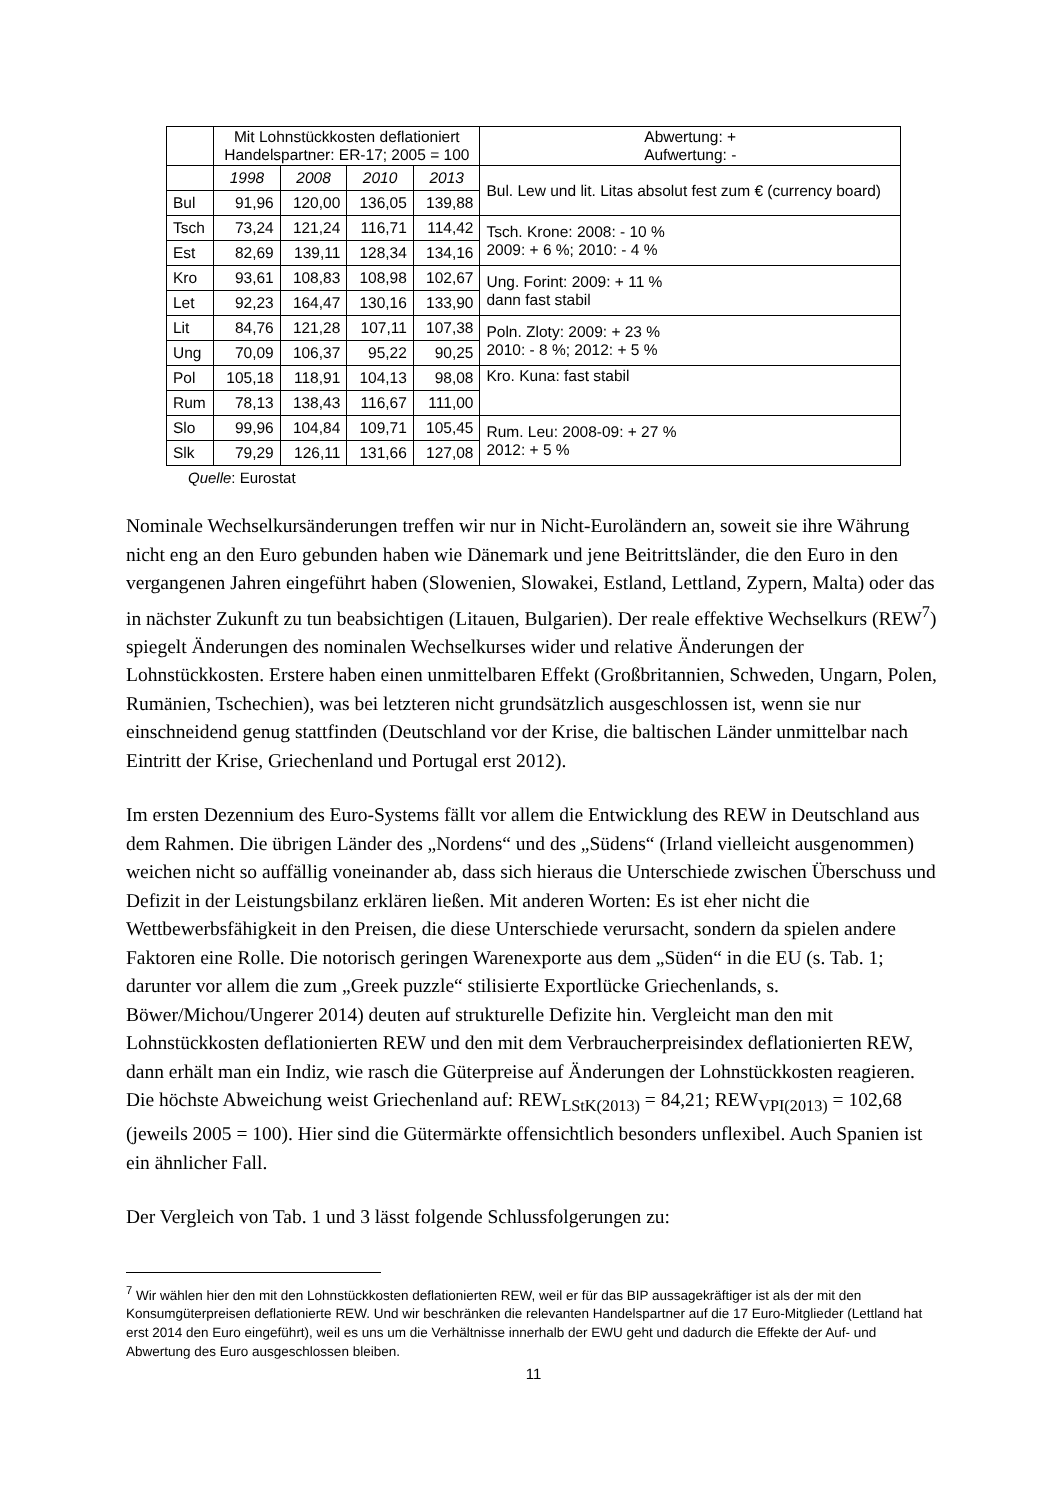| | Mit Lohnstückkosten deflationiert Handelspartner: ER-17; 2005 = 100 | | | | Abwertung: + Aufwertung: - |
| | 1998 | 2008 | 2010 | 2013 | Bul. Lew und lit. Litas absolut fest zum € (currency board) |
| Bul | 91,96 | 120,00 | 136,05 | 139,88 | |
| Tsch | 73,24 | 121,24 | 116,71 | 114,42 | Tsch. Krone: 2008: - 10 % 2009: + 6 %; 2010: - 4 % |
| Est | 82,69 | 139,11 | 128,34 | 134,16 | |
| Kro | 93,61 | 108,83 | 108,98 | 102,67 | Ung. Forint: 2009: + 11 % dann fast stabil |
| Let | 92,23 | 164,47 | 130,16 | 133,90 | |
| Lit | 84,76 | 121,28 | 107,11 | 107,38 | Poln. Zloty: 2009: + 23 % 2010: - 8 %; 2012: + 5 % |
| Ung | 70,09 | 106,37 | 95,22 | 90,25 | |
| Pol | 105,18 | 118,91 | 104,13 | 98,08 | Kro. Kuna: fast stabil |
| Rum | 78,13 | 138,43 | 116,67 | 111,00 | |
| Slo | 99,96 | 104,84 | 109,71 | 105,45 | Rum. Leu: 2008-09: + 27 % 2012: + 5 % |
| Slk | 79,29 | 126,11 | 131,66 | 127,08 | |
Quelle: Eurostat
Nominale Wechselkursänderungen treffen wir nur in Nicht-Euroländern an, soweit sie ihre Währung nicht eng an den Euro gebunden haben wie Dänemark und jene Beitrittsländer, die den Euro in den vergangenen Jahren eingeführt haben (Slowenien, Slowakei, Estland, Lettland, Zypern, Malta) oder das in nächster Zukunft zu tun beabsichtigen (Litauen, Bulgarien). Der reale effektive Wechselkurs (REW<sup>7</sup>) spiegelt Änderungen des nominalen Wechselkurses wider und relative Änderungen der Lohnstückkosten. Erstere haben einen unmittelbaren Effekt (Großbritannien, Schweden, Ungarn, Polen, Rumänien, Tschechien), was bei letzteren nicht grundsätzlich ausgeschlossen ist, wenn sie nur einschneidend genug stattfinden (Deutschland vor der Krise, die baltischen Länder unmittelbar nach Eintritt der Krise, Griechenland und Portugal erst 2012).
Im ersten Dezennium des Euro-Systems fällt vor allem die Entwicklung des REW in Deutschland aus dem Rahmen. Die übrigen Länder des „Nordens“ und des „Südens“ (Irland vielleicht ausgenommen) weichen nicht so auffällig voneinander ab, dass sich hieraus die Unterschiede zwischen Überschuss und Defizit in der Leistungsbilanz erklären ließen. Mit anderen Worten: Es ist eher nicht die Wettbewerbsfähigkeit in den Preisen, die diese Unterschiede verursacht, sondern da spielen andere Faktoren eine Rolle. Die notorisch geringen Warenexporte aus dem „Süden“ in die EU (s. Tab. 1; darunter vor allem die zum „Greek puzzle“ stilisierte Exportlücke Griechenlands, s. Böwer/Michou/Ungerer 2014) deuten auf strukturelle Defizite hin. Vergleicht man den mit Lohnstückkosten deflationierten REW und den mit dem Verbraucherpreisindex deflationierten REW, dann erhält man ein Indiz, wie rasch die Güterpreise auf Änderungen der Lohnstückkosten reagieren. Die höchste Abweichung weist Griechenland auf: REW<sub>LStK(2013)</sub> = 84,21; REW<sub>VPI(2013)</sub> = 102,68 (jeweils 2005 = 100). Hier sind die Gütermärkte offensichtlich besonders unflexibel. Auch Spanien ist ein ähnlicher Fall.
Der Vergleich von Tab. 1 und 3 lässt folgende Schlussfolgerungen zu:
<sup>7</sup> Wir wählen hier den mit den Lohnstückkosten deflationierten REW, weil er für das BIP aussagekräftiger ist als der mit den Konsumgüterpreisen deflationierte REW. Und wir beschränken die relevanten Handelspartner auf die 17 Euro-Mitglieder (Lettland hat erst 2014 den Euro eingeführt), weil es uns um die Verhältnisse innerhalb der EWU geht und dadurch die Effekte der Auf- und Abwertung des Euro ausgeschlossen bleiben.
11